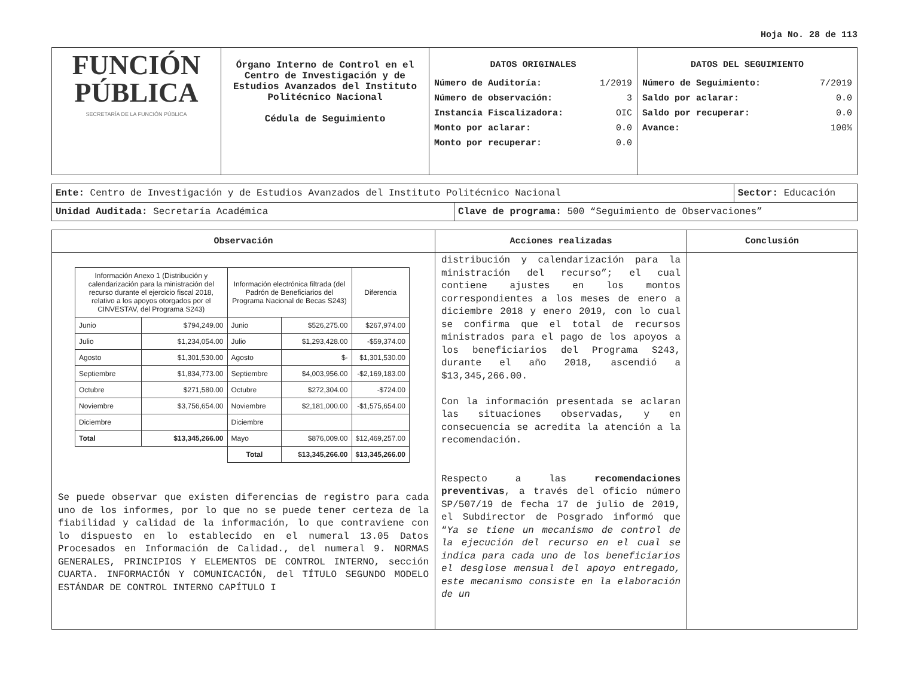Hoja No. 28 de 113
| FUNCIÓN PÚBLICA SECRETARÍA DE LA FUNCIÓN PÚBLICA | Órgano Interno de Control en el Centro de Investigación y de Estudios Avanzados del Instituto Politécnico Nacional Cédula de Seguimiento | DATOS ORIGINALES / Número de Auditoría: / 1/2019 / / Número de observación: / 3 / / Instancia Fiscalizadora: / OIC / / Monto por aclarar: / 0.0 / / Monto por recuperar: / 0.0 / | DATOS DEL SEGUIMIENTO / Número de Seguimiento: / 7/2019 / / Saldo por aclarar: / 0.0 / / Saldo por recuperar: / 0.0 / / Avance: / 100% / |
| Ente: Centro de Investigación y de Estudios Avanzados del Instituto Politécnico Nacional | | Sector: Educación |
| Unidad Auditada: Secretaría Académica | Clave de programa: 500 “Seguimiento de Observaciones” | |
| Observación | Acciones realizadas | Conclusión |
| / Información Anexo 1 (Distribución y calendarización para la ministración del recurso durante el ejercicio fiscal 2018, relativo a los apoyos otorgados por el CINVESTAV, del Programa S243) / / Información electrónica filtrada (del Padrón de Beneficiarios del Programa Nacional de Becas S243) / / Diferencia / / --- / --- / --- / --- / --- / / Junio / $794,249.00 / Junio / $526,275.00 / $267,974.00 / / Julio / $1,234,054.00 / Julio / $1,293,428.00 / -$59,374.00 / / Agosto / $1,301,530.00 / Agosto / $- / $1,301,530.00 / / Septiembre / $1,834,773.00 / Septiembre / $4,003,956.00 / -$2,169,183.00 / / Octubre / $271,580.00 / Octubre / $272,304.00 / -$724.00 / / Noviembre / $3,756,654.00 / Noviembre / $2,181,000.00 / -$1,575,654.00 / / Diciembre / / Diciembre / / / / Total / $13,345,266.00 / Mayo / $876,009.00 / $12,469,257.00 / / / / Total / $13,345,266.00 / $13,345,266.00 / Se puede observar que existen diferencias de registro para cada uno de los informes, por lo que no se puede tener certeza de la fiabilidad y calidad de la información, lo que contraviene con lo dispuesto en lo establecido en el numeral 13.05 Datos Procesados en Información de Calidad., del numeral 9. NORMAS GENERALES, PRINCIPIOS Y ELEMENTOS DE CONTROL INTERNO, sección CUARTA. INFORMACIÓN Y COMUNICACIÓN, del TÍTULO SEGUNDO MODELO ESTÁNDAR DE CONTROL INTERNO CAPÍTULO I | distribución y calendarización para la ministración del recurso”; el cual contiene ajustes en los montos correspondientes a los meses de enero a diciembre 2018 y enero 2019, con lo cual se confirma que el total de recursos ministrados para el pago de los apoyos a los beneficiarios del Programa S243, durante el año 2018, ascendió a $13,345,266.00. Con la información presentada se aclaran las situaciones observadas, y en consecuencia se acredita la atención a la recomendación. Respecto a las recomendaciones preventivas , a través del oficio número SP/507/19 de fecha 17 de julio de 2019, el Subdirector de Posgrado informó que “ Ya se tiene un mecanismo de control de la ejecución del recurso en el cual se indica para cada uno de los beneficiarios el desglose mensual del apoyo entregado, este mecanismo consiste en la elaboración de un | |